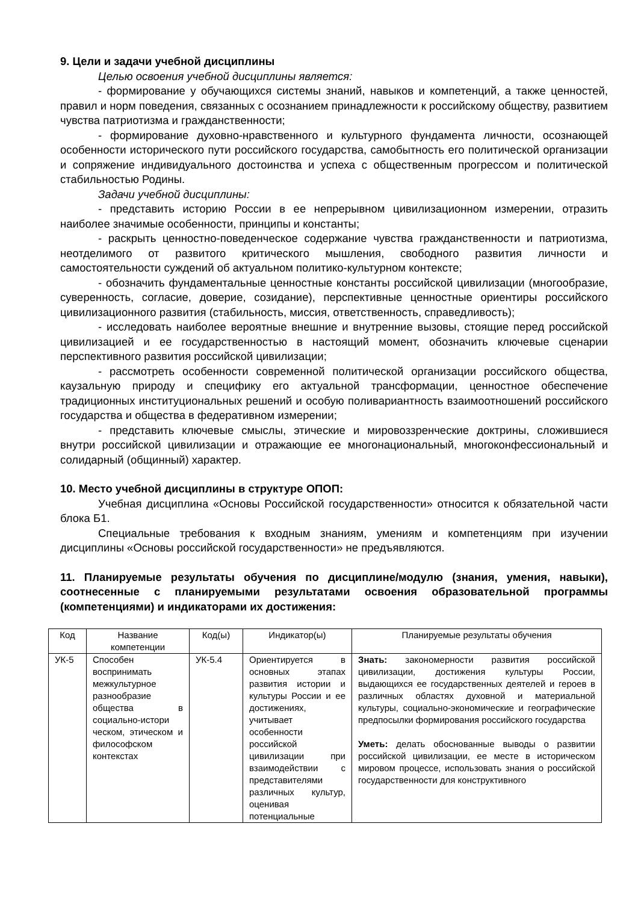9. Цели и задачи учебной дисциплины
Целью освоения учебной дисциплины является:
- формирование у обучающихся системы знаний, навыков и компетенций, а также ценностей, правил и норм поведения, связанных с осознанием принадлежности к российскому обществу, развитием чувства патриотизма и гражданственности;
- формирование духовно-нравственного и культурного фундамента личности, осознающей особенности исторического пути российского государства, самобытность его политической организации и сопряжение индивидуального достоинства и успеха с общественным прогрессом и политической стабильностью Родины.
Задачи учебной дисциплины:
- представить историю России в ее непрерывном цивилизационном измерении, отразить наиболее значимые особенности, принципы и константы;
- раскрыть ценностно-поведенческое содержание чувства гражданственности и патриотизма, неотделимого от развитого критического мышления, свободного развития личности и самостоятельности суждений об актуальном политико-культурном контексте;
- обозначить фундаментальные ценностные константы российской цивилизации (многообразие, суверенность, согласие, доверие, созидание), перспективные ценностные ориентиры российского цивилизационного развития (стабильность, миссия, ответственность, справедливость);
- исследовать наиболее вероятные внешние и внутренние вызовы, стоящие перед российской цивилизацией и ее государственностью в настоящий момент, обозначить ключевые сценарии перспективного развития российской цивилизации;
- рассмотреть особенности современной политической организации российского общества, каузальную природу и специфику его актуальной трансформации, ценностное обеспечение традиционных институциональных решений и особую поливариантность взаимоотношений российского государства и общества в федеративном измерении;
- представить ключевые смыслы, этические и мировоззренческие доктрины, сложившиеся внутри российской цивилизации и отражающие ее многонациональный, многоконфессиональный и солидарный (общинный) характер.
10. Место учебной дисциплины в структуре ОПОП:
Учебная дисциплина «Основы Российской государственности» относится к обязательной части блока Б1.
Специальные требования к входным знаниям, умениям и компетенциям при изучении дисциплины «Основы российской государственности» не предъявляются.
11. Планируемые результаты обучения по дисциплине/модулю (знания, умения, навыки), соотнесенные с планируемыми результатами освоения образовательной программы (компетенциями) и индикаторами их достижения:
| Код | Название компетенции | Код(ы) | Индикатор(ы) | Планируемые результаты обучения |
| --- | --- | --- | --- | --- |
| УК-5 | Способен воспринимать межкультурное разнообразие общества в социально-истори ческом, этическом и философском контекстах | УК-5.4 | Ориентируется в основных этапах развития истории и культуры России и ее достижениях, учитывает особенности российской цивилизации при взаимодействии с представителями различных культур, оценивая потенциальные | Знать: закономерности развития российской цивилизации, достижения культуры России, выдающихся ее государственных деятелей и героев в различных областях духовной и материальной культуры, социально-экономические и географические предпосылки формирования российского государства Уметь: делать обоснованные выводы о развитии российской цивилизации, ее месте в историческом мировом процессе, использовать знания о российской государственности для конструктивного |